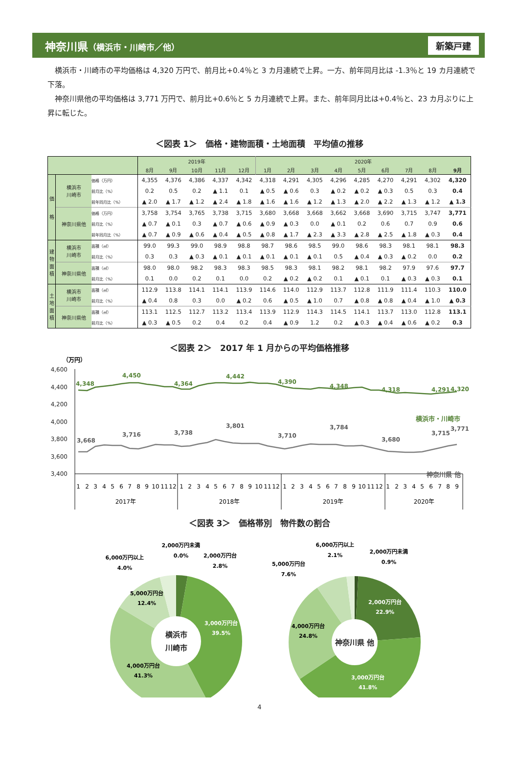神奈川県（横浜市・川崎市／他）
新築戸建
横浜市・川崎市の平均価格は 4,320 万円で、前月比+0.4％と 3 カ月連続で上昇。一方、前年同月比は -1.3％と 19 カ月連続で下落。
神奈川県他の平均価格は 3,771 万円で、前月比+0.6％と 5 カ月連続で上昇。また、前年同月比は+0.4％と、23 カ月ぶりに上昇に転じた。
＜図表 1＞　価格・建物面積・土地面積　平均値の推移
| | | | 2019年 | | | | | 2020年 | | | | | | | | |
| --- | --- | --- | --- | --- | --- | --- | --- | --- | --- | --- | --- | --- | --- | --- | --- | --- |
| | | | 8月 | 9月 | 10月 | 11月 | 12月 | 1月 | 2月 | 3月 | 4月 | 5月 | 6月 | 7月 | 8月 | 9月 |
| 価 格 | 横浜市 川崎市 | 価格（万円） | 4,355 | 4,376 | 4,386 | 4,337 | 4,342 | 4,318 | 4,291 | 4,305 | 4,296 | 4,285 | 4,270 | 4,291 | 4,302 | 4,320 |
| | | 前月比（%） | 0.2 | 0.5 | 0.2 | ▲ 1.1 | 0.1 | ▲ 0.5 | ▲ 0.6 | 0.3 | ▲ 0.2 | ▲ 0.2 | ▲ 0.3 | 0.5 | 0.3 | 0.4 |
| | | 前年同月比（%） | ▲ 2.0 | ▲ 1.7 | ▲ 1.2 | ▲ 2.4 | ▲ 1.8 | ▲ 1.6 | ▲ 1.6 | ▲ 1.2 | ▲ 1.3 | ▲ 2.0 | ▲ 2.2 | ▲ 1.3 | ▲ 1.2 | ▲ 1.3 |
| | 神奈川県他 | 価格（万円） | 3,758 | 3,754 | 3,765 | 3,738 | 3,715 | 3,680 | 3,668 | 3,668 | 3,662 | 3,668 | 3,690 | 3,715 | 3,747 | 3,771 |
| | | 前月比（%） | ▲ 0.7 | ▲ 0.1 | 0.3 | ▲ 0.7 | ▲ 0.6 | ▲ 0.9 | ▲ 0.3 | 0.0 | ▲ 0.1 | 0.2 | 0.6 | 0.7 | 0.9 | 0.6 |
| | | 前年同月比（%） | ▲ 0.7 | ▲ 0.9 | ▲ 0.6 | ▲ 0.4 | ▲ 0.5 | ▲ 0.8 | ▲ 1.7 | ▲ 2.3 | ▲ 3.3 | ▲ 2.8 | ▲ 2.5 | ▲ 1.8 | ▲ 0.3 | 0.4 |
| 建 物 面 積 | 横浜市 川崎市 | 面積（㎡） | 99.0 | 99.3 | 99.0 | 98.9 | 98.8 | 98.7 | 98.6 | 98.5 | 99.0 | 98.6 | 98.3 | 98.1 | 98.1 | 98.3 |
| | | 前月比（%） | 0.3 | 0.3 | ▲ 0.3 | ▲ 0.1 | ▲ 0.1 | ▲ 0.1 | ▲ 0.1 | ▲ 0.1 | 0.5 | ▲ 0.4 | ▲ 0.3 | ▲ 0.2 | 0.0 | 0.2 |
| | 神奈川県他 | 面積（㎡） | 98.0 | 98.0 | 98.2 | 98.3 | 98.3 | 98.5 | 98.3 | 98.1 | 98.2 | 98.1 | 98.2 | 97.9 | 97.6 | 97.7 |
| | | 前月比（%） | 0.1 | 0.0 | 0.2 | 0.1 | 0.0 | 0.2 | ▲ 0.2 | ▲ 0.2 | 0.1 | ▲ 0.1 | 0.1 | ▲ 0.3 | ▲ 0.3 | 0.1 |
| 土 地 面 積 | 横浜市 川崎市 | 面積（㎡） | 112.9 | 113.8 | 114.1 | 114.1 | 113.9 | 114.6 | 114.0 | 112.9 | 113.7 | 112.8 | 111.9 | 111.4 | 110.3 | 110.0 |
| | | 前月比（%） | ▲ 0.4 | 0.8 | 0.3 | 0.0 | ▲ 0.2 | 0.6 | ▲ 0.5 | ▲ 1.0 | 0.7 | ▲ 0.8 | ▲ 0.8 | ▲ 0.4 | ▲ 1.0 | ▲ 0.3 |
| | 神奈川県他 | 面積（㎡） | 113.1 | 112.5 | 112.7 | 113.2 | 113.4 | 113.9 | 112.9 | 114.3 | 114.5 | 114.1 | 113.7 | 113.0 | 112.8 | 113.1 |
| | | 前月比（%） | ▲ 0.3 | ▲ 0.5 | 0.2 | 0.4 | 0.2 | 0.4 | ▲ 0.9 | 1.2 | 0.2 | ▲ 0.3 | ▲ 0.4 | ▲ 0.6 | ▲ 0.2 | 0.3 |
＜図表 2＞　2017 年 1 月からの平均価格推移
（万円）
4,600
4,400
4,200
4,000
3,800
3,600
3,400
4,348
4,450
4,364
4,442
4,390
4,348
4,318
4,291
4,320
横浜市・川崎市
3,668
3,716
3,738
3,801
3,710
3,784
3,680
3,715
3,771
神奈川県 他
1
2
3
4
5
6
7
8
9
10
11
12
1
2
3
4
5
6
7
8
9
10
11
12
1
2
3
4
5
6
7
8
9
10
11
12
1
2
3
4
5
6
7
8
9
2017年
2018年
2019年
2020年
＜図表 3＞　価格帯別　物件数の割合
2,000万円未満
0.0%
2,000万円台
2.8%
6,000万円以上
4.0%
5,000万円台
12.4%
3,000万円台
39.5%
4,000万円台
41.3%
横浜市
川崎市
6,000万円以上
2.1%
2,000万円未満
0.9%
5,000万円台
7.6%
2,000万円台
22.9%
4,000万円台
24.8%
神奈川県 他
3,000万円台
41.8%
4